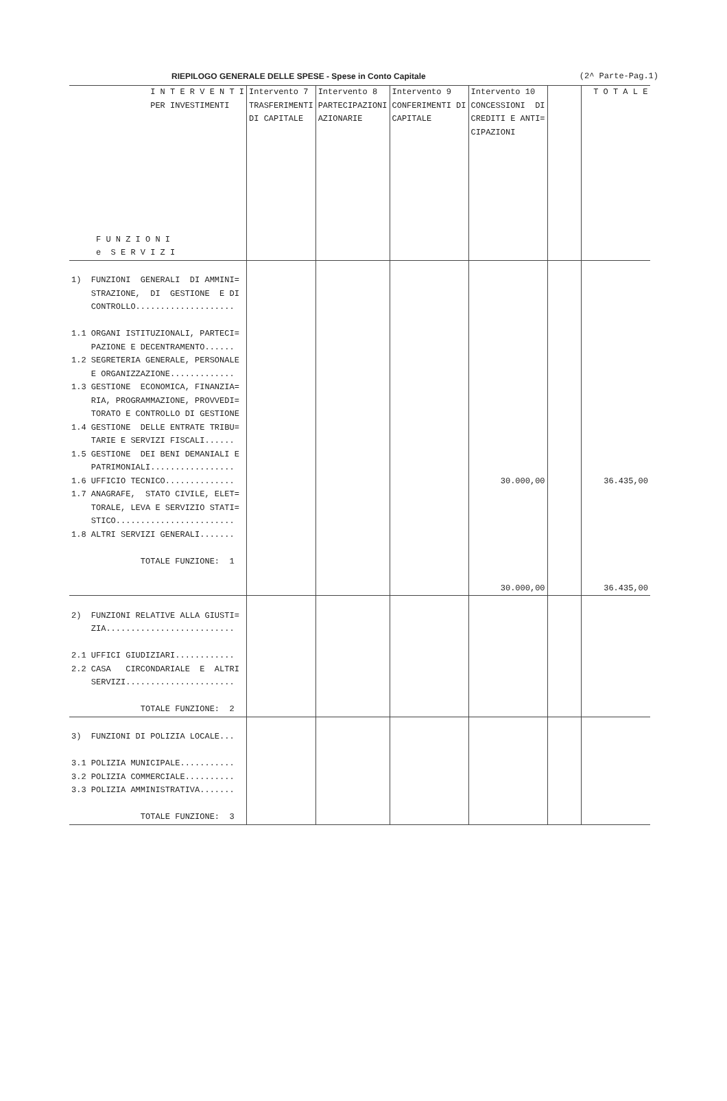RIEPILOGO GENERALE DELLE SPESE - Spese in Conto Capitale (2^ Parte-Pag.1)
| I N T E R V E N T I PER INVESTIMENTI F U N Z I O N I e S E R V I Z I | Intervento 7 TRASFERIMENTI DI CAPITALE | Intervento 8 PARTECIPAZIONI AZIONARIE | Intervento 9 CONFERIMENTI DI CAPITALE | Intervento 10 CONCESSIONI DI CREDITI E ANTI= CIPAZIONI | | T O T A L E |
| --- | --- | --- | --- | --- | --- | --- |
| 1) FUNZIONI GENERALI DI AMMINI= STRAZIONE, DI GESTIONE E DI CONTROLLO.................... 1.1 ORGANI ISTITUZIONALI, PARTECI= PAZIONE E DECENTRAMENTO...... 1.2 SEGRETERIA GENERALE, PERSONALE E ORGANIZZAZIONE............. 1.3 GESTIONE ECONOMICA, FINANZIA= RIA, PROGRAMMAZIONE, PROVVEDI= TORATO E CONTROLLO DI GESTIONE 1.4 GESTIONE DELLE ENTRATE TRIBU= TARIE E SERVIZI FISCALI...... 1.5 GESTIONE DEI BENI DEMANIALI E PATRIMONIALI................. 1.6 UFFICIO TECNICO.............. 1.7 ANAGRAFE, STATO CIVILE, ELET= TORALE, LEVA E SERVIZIO STATI= STICO........................ 1.8 ALTRI SERVIZI GENERALI....... TOTALE FUNZIONE: 1 | | | | 30.000,00 30.000,00 | | 36.435,00 36.435,00 |
| 2) FUNZIONI RELATIVE ALLA GIUSTI= ZIA.......................... 2.1 UFFICI GIUDIZIARI............ 2.2 CASA CIRCONDARIALE E ALTRI SERVIZI...................... TOTALE FUNZIONE: 2 | | | | | | |
| 3) FUNZIONI DI POLIZIA LOCALE... 3.1 POLIZIA MUNICIPALE........... 3.2 POLIZIA COMMERCIALE.......... 3.3 POLIZIA AMMINISTRATIVA....... TOTALE FUNZIONE: 3 | | | | | | |